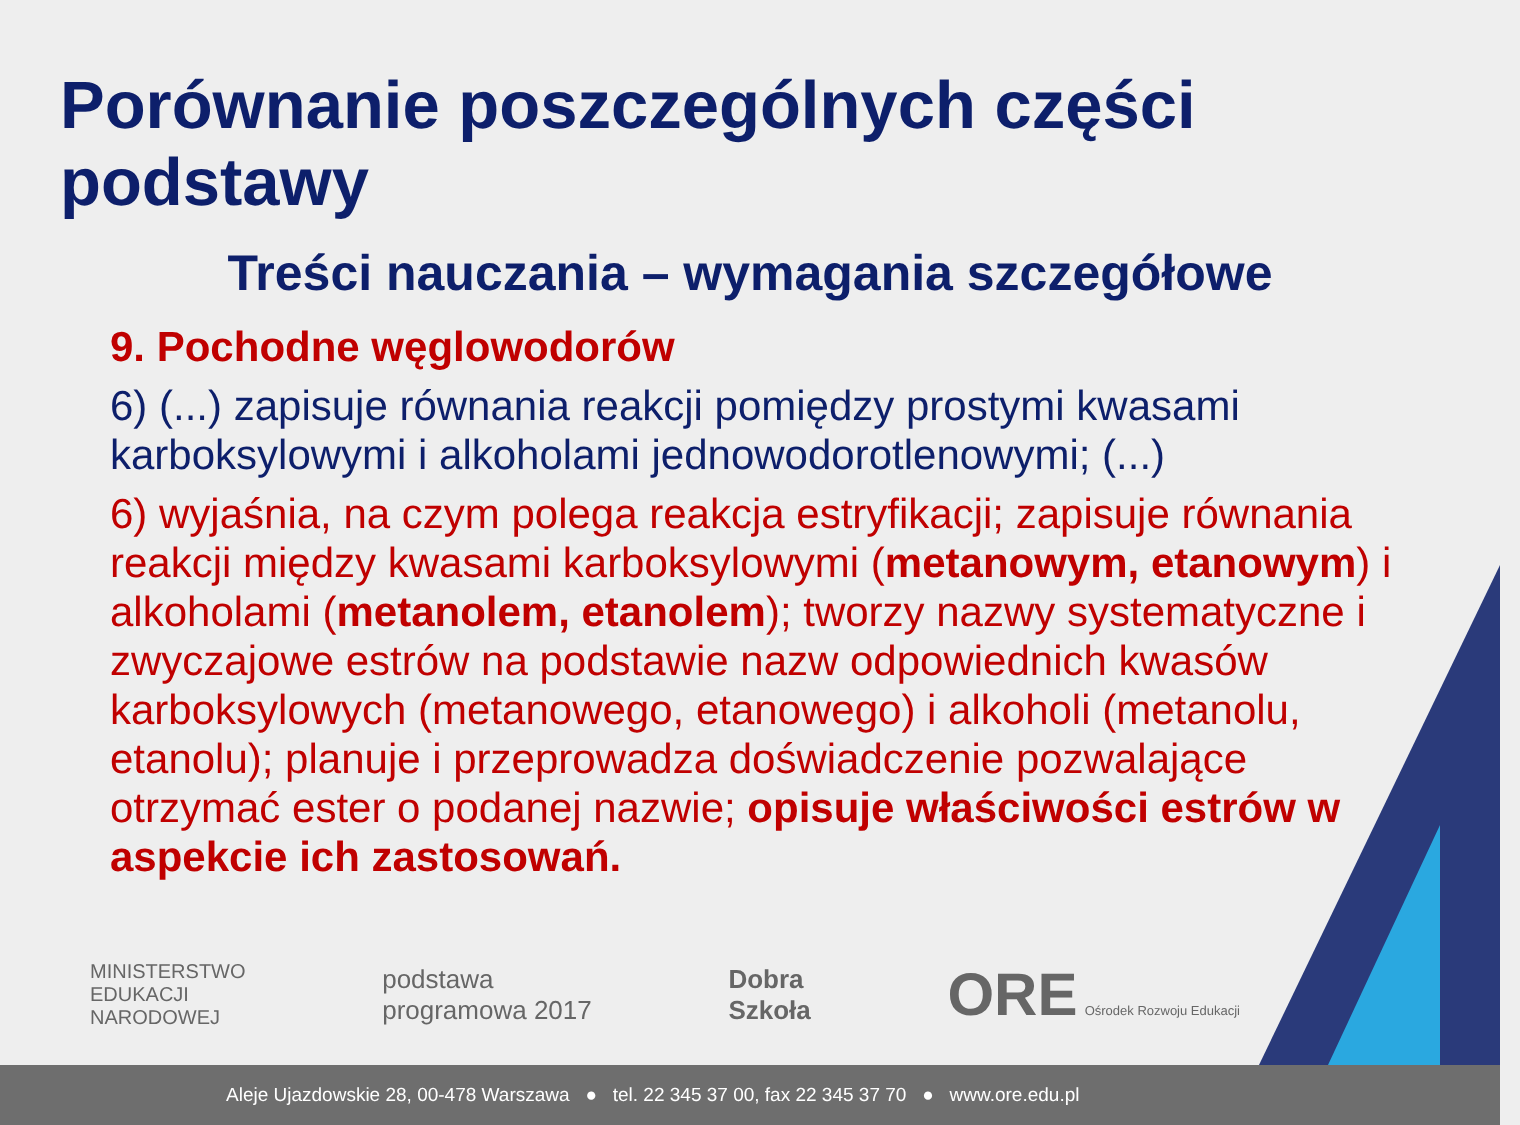Porównanie poszczególnych części podstawy
Treści nauczania – wymagania szczegółowe
9. Pochodne węglowodorów
6) (...) zapisuje równania reakcji pomiędzy prostymi kwasami karboksylowymi i alkoholami jednowodorotlenowymi; (...)
6) wyjaśnia, na czym polega reakcja estryfikacji; zapisuje równania reakcji między kwasami karboksylowymi (metanowym, etanowym) i alkoholami (metanolem, etanolem); tworzy nazwy systematyczne i zwyczajowe estrów na podstawie nazw odpowiednich kwasów karboksylowych (metanowego, etanowego) i alkoholi (metanolu, etanolu); planuje i przeprowadza doświadczenie pozwalające otrzymać ester o podanej nazwie; opisuje właściwości estrów w aspekcie ich zastosowań.
MINISTERSTWO
EDUKACJI
NARODOWEJ
podstawa
programowa 2017
Dobra
Szkoła
ORE Ośrodek Rozwoju Edukacji
Aleje Ujazdowskie 28, 00-478 Warszawa ● tel. 22 345 37 00, fax 22 345 37 70 ● www.ore.edu.pl